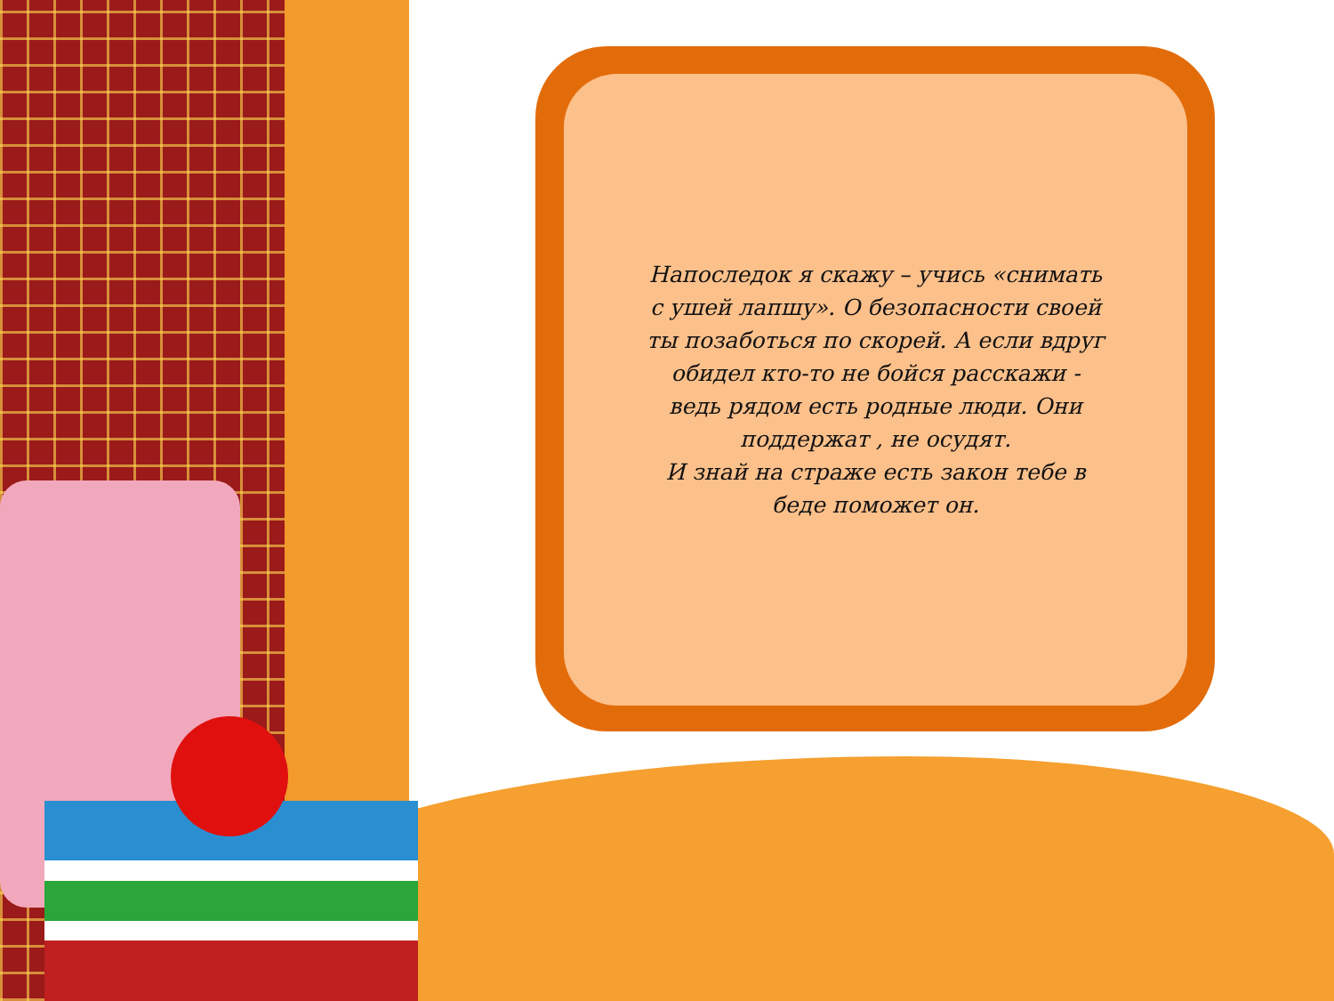Напоследок я скажу – учись «снимать с ушей лапшу». О безопасности своей ты позаботься по скорей. А если вдруг обидел кто-то не бойся расскажи - ведь рядом есть родные люди. Они поддержат , не осудят.
И знай на страже есть закон тебе в беде поможет он.